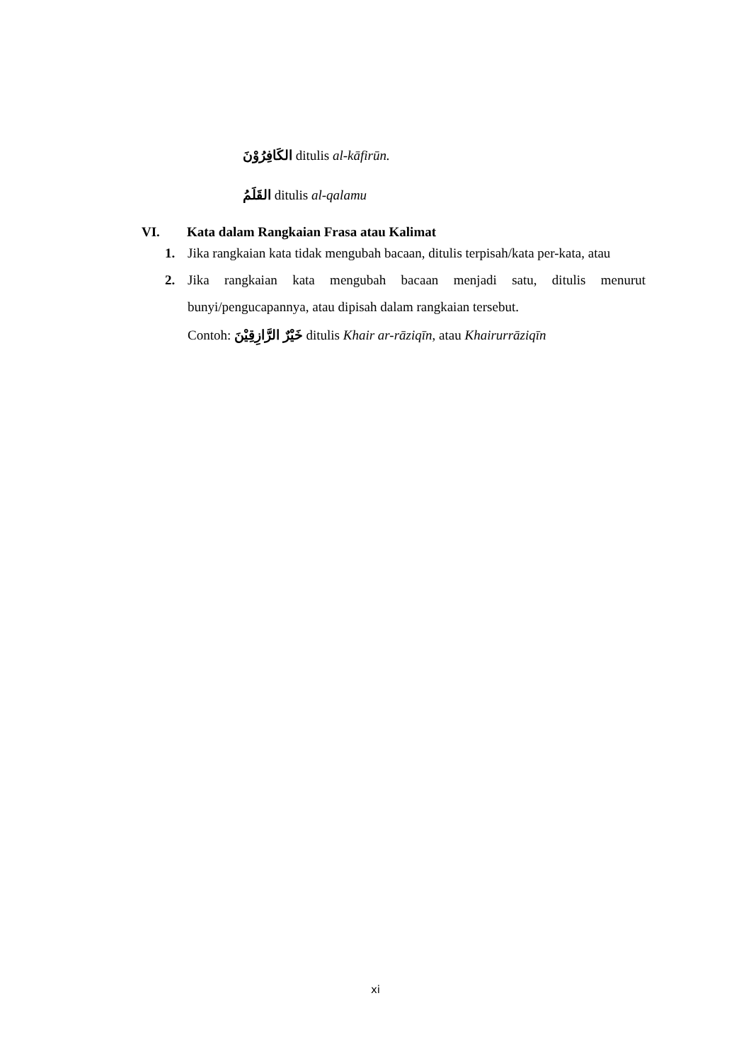الكَافِرُوْنَ ditulis al-kāfirūn.
القَلَمُ ditulis al-qalamu
VI. Kata dalam Rangkaian Frasa atau Kalimat
1. Jika rangkaian kata tidak mengubah bacaan, ditulis terpisah/kata per-kata, atau
2. Jika rangkaian kata mengubah bacaan menjadi satu, ditulis menurut bunyi/pengucapannya, atau dipisah dalam rangkaian tersebut.
Contoh: خَيْرٌ الرَّازِقِيْنَ ditulis Khair ar-rāziqīn, atau Khairurrāziqīn
xi